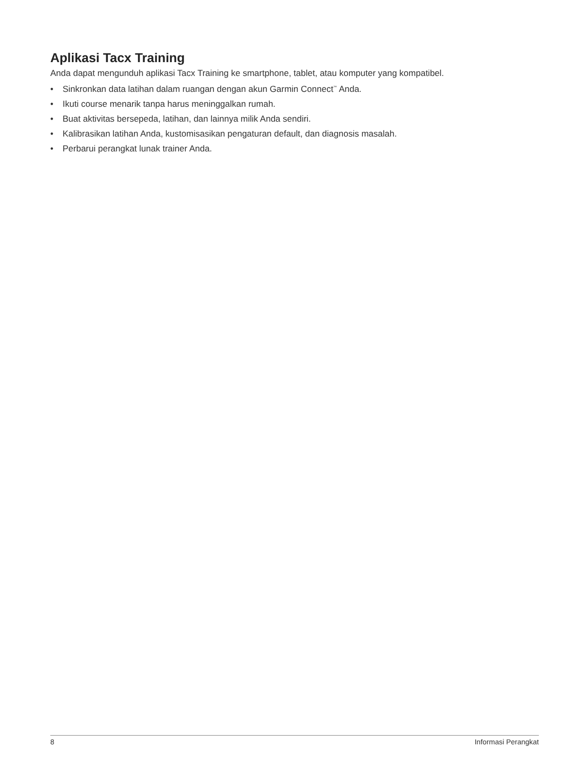Aplikasi Tacx Training
Anda dapat mengunduh aplikasi Tacx Training ke smartphone, tablet, atau komputer yang kompatibel.
• Sinkronkan data latihan dalam ruangan dengan akun Garmin Connect<sup>™</sup> Anda.
• Ikuti course menarik tanpa harus meninggalkan rumah.
• Buat aktivitas bersepeda, latihan, dan lainnya milik Anda sendiri.
• Kalibrasikan latihan Anda, kustomisasikan pengaturan default, dan diagnosis masalah.
• Perbarui perangkat lunak trainer Anda.
8 Informasi Perangkat